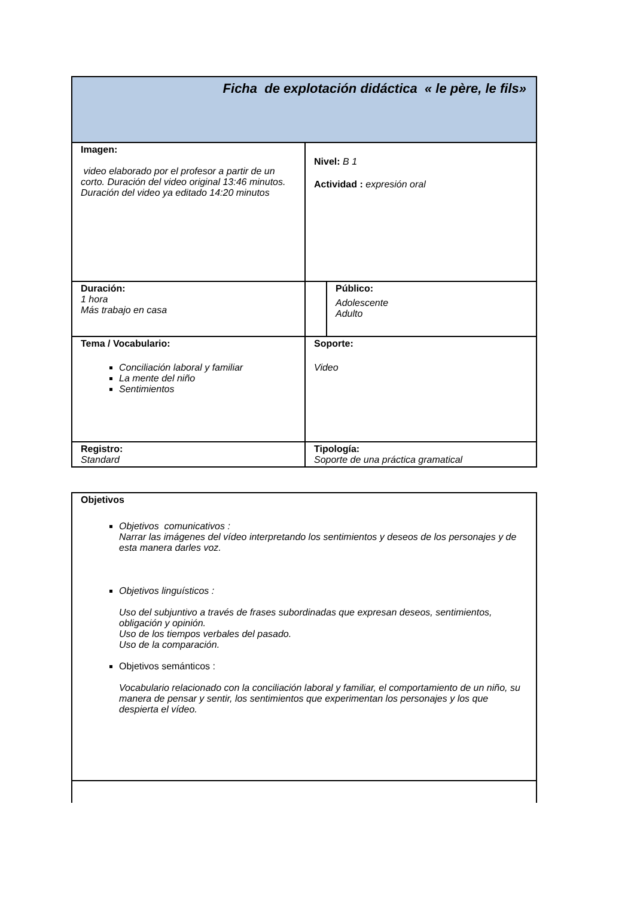| Ficha de explotación didáctica « le père, le fils» | | |
| Imagen: video elaborado por el profesor a partir de un corto. Duración del video original 13:46 minutos. Duración del video ya editado 14:20 minutos | Nivel: B 1 Actividad : expresión oral | |
| Duración: 1 hora Más trabajo en casa | | Público: Adolescente Adulto |
| Tema / Vocabulario: Conciliación laboral y familiar La mente del niño Sentimientos | Soporte: Video | |
| Registro: Standard | Tipología: Soporte de una práctica gramatical | |
| Objetivos Objetivos comunicativos : Narrar las imágenes del vídeo interpretando los sentimientos y deseos de los personajes y de esta manera darles voz. Objetivos linguísticos : Uso del subjuntivo a través de frases subordinadas que expresan deseos, sentimientos, obligación y opinión. Uso de los tiempos verbales del pasado. Uso de la comparación. Objetivos semánticos : Vocabulario relacionado con la conciliación laboral y familiar, el comportamiento de un niño, su manera de pensar y sentir, los sentimientos que experimentan los personajes y los que despierta el vídeo. |